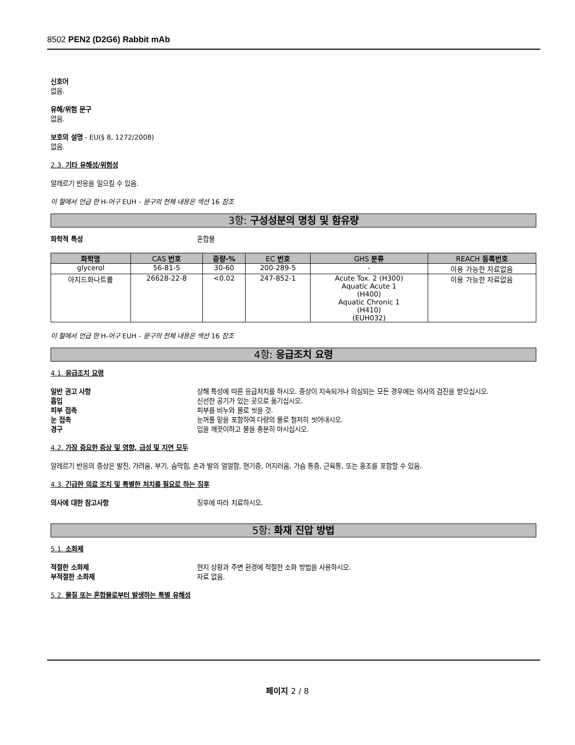8502 PEN2 (D2G6) Rabbit mAb
신호어
없음.
유해/위험 문구
없음.
보호의 설명 - EU(§ 8, 1272/2008)
없음.
2.3. 기타 유해성/위험성
알레르기 반응을 일으킬 수 있음.
이 절에서 언급 한 H-어구 EUH - 문구의 전체 내용은 섹션 16 참조
3항: 구성성분의 명칭 및 함유량
화학적 특성 혼합물
| 화학명 | CAS 번호 | 중량-% | EC 번호 | GHS 분류 | REACH 등록번호 |
| --- | --- | --- | --- | --- | --- |
| glycerol | 56-81-5 | 30-60 | 200-289-5 | - | 이용 가능한 자료없음 |
| 아지드화나트륨 | 26628-22-8 | <0.02 | 247-852-1 | Acute Tox. 2 (H300) Aquatic Acute 1 (H400) Aquatic Chronic 1 (H410) (EUH032) | 이용 가능한 자료없음 |
이 절에서 언급 한 H-어구 EUH - 문구의 전체 내용은 섹션 16 참조
4항: 응급조치 요령
4.1. 응급조치 요령
일반 권고 사항 상해 특성에 따른 응급처치를 하시오. 증상이 지속되거나 의심되는 모든 경우에는 의사의 검진을 받으십시오.
흡입 신선한 공기가 있는 곳으로 옮기십시오.
피부 접촉 피부를 비누와 물로 씻을 것.
눈 접촉 눈꺼풀 밑을 포함하여 다량의 물로 철저히 씻어내시오.
경구 입을 깨끗이하고 물을 충분히 마시십시오.
4.2. 가장 중요한 증상 및 영향, 급성 및 지연 모두
알레르기 반응의 증상은 발진, 가려움, 부기, 숨막힘, 손과 발의 얼얼함, 현기증, 어지러움, 가슴 통증, 근육통, 또는 홍조를 포함할 수 있음.
4.3. 긴급한 의료 조치 및 특별한 처치를 필요로 하는 징후
의사에 대한 참고사항 징후에 따라 치료하시오.
5항: 화재 진압 방법
5.1. 소화제
적절한 소화제 현지 상황과 주변 환경에 적절한 소화 방법을 사용하시오.
부적절한 소화제 자료 없음.
5.2. 물질 또는 혼합물로부터 발생하는 특별 유해성
페이지 2 / 8